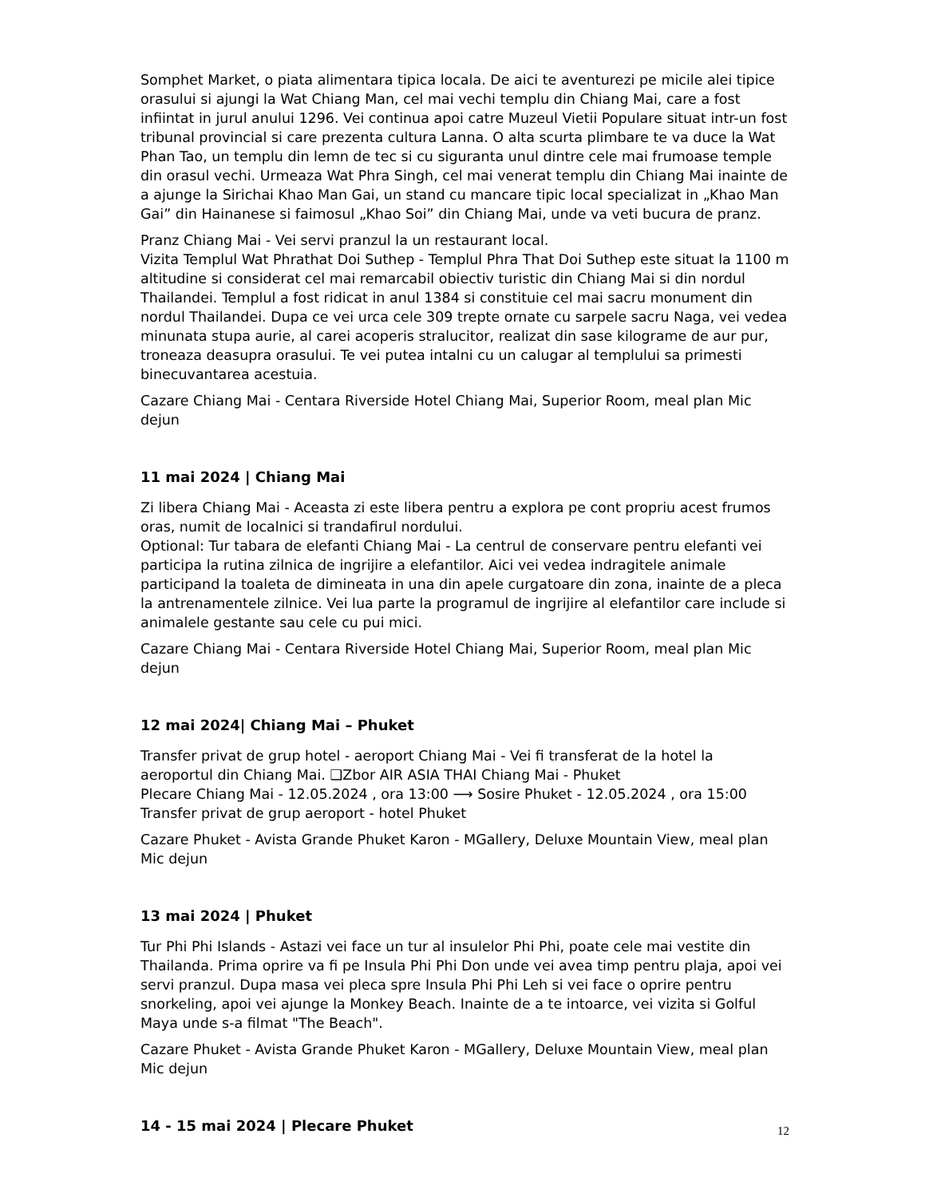Somphet Market, o piata alimentara tipica locala. De aici te aventurezi pe micile alei tipice orasului si ajungi la Wat Chiang Man, cel mai vechi templu din Chiang Mai, care a fost infiintat in jurul anului 1296. Vei continua apoi catre Muzeul Vietii Populare situat intr-un fost tribunal provincial si care prezenta cultura Lanna. O alta scurta plimbare te va duce la Wat Phan Tao, un templu din lemn de tec si cu siguranta unul dintre cele mai frumoase temple din orasul vechi. Urmeaza Wat Phra Singh, cel mai venerat templu din Chiang Mai inainte de a ajunge la Sirichai Khao Man Gai, un stand cu mancare tipic local specializat in „Khao Man Gai” din Hainanese si faimosul „Khao Soi” din Chiang Mai, unde va veti bucura de pranz.
Pranz Chiang Mai - Vei servi pranzul la un restaurant local.
Vizita Templul Wat Phrathat Doi Suthep - Templul Phra That Doi Suthep este situat la 1100 m altitudine si considerat cel mai remarcabil obiectiv turistic din Chiang Mai si din nordul Thailandei. Templul a fost ridicat in anul 1384 si constituie cel mai sacru monument din nordul Thailandei. Dupa ce vei urca cele 309 trepte ornate cu sarpele sacru Naga, vei vedea minunata stupa aurie, al carei acoperis stralucitor, realizat din sase kilograme de aur pur, troneaza deasupra orasului. Te vei putea intalni cu un calugar al templului sa primesti binecuvantarea acestuia.
Cazare Chiang Mai - Centara Riverside Hotel Chiang Mai, Superior Room, meal plan Mic dejun
11 mai 2024 | Chiang Mai
Zi libera Chiang Mai - Aceasta zi este libera pentru a explora pe cont propriu acest frumos oras, numit de localnici si trandafirul nordului.
Optional: Tur tabara de elefanti Chiang Mai - La centrul de conservare pentru elefanti vei participa la rutina zilnica de ingrijire a elefantilor. Aici vei vedea indragitele animale participand la toaleta de dimineata in una din apele curgatoare din zona, inainte de a pleca la antrenamentele zilnice. Vei lua parte la programul de ingrijire al elefantilor care include si animalele gestante sau cele cu pui mici.
Cazare Chiang Mai - Centara Riverside Hotel Chiang Mai, Superior Room, meal plan Mic dejun
12 mai 2024| Chiang Mai – Phuket
Transfer privat de grup hotel - aeroport Chiang Mai - Vei fi transferat de la hotel la aeroportul din Chiang Mai. ❑Zbor AIR ASIA THAI Chiang Mai - Phuket
Plecare Chiang Mai - 12.05.2024 , ora 13:00 ⟶ Sosire Phuket - 12.05.2024 , ora 15:00
Transfer privat de grup aeroport - hotel Phuket
Cazare Phuket - Avista Grande Phuket Karon - MGallery, Deluxe Mountain View, meal plan Mic dejun
13 mai 2024 | Phuket
Tur Phi Phi Islands - Astazi vei face un tur al insulelor Phi Phi, poate cele mai vestite din Thailanda. Prima oprire va fi pe Insula Phi Phi Don unde vei avea timp pentru plaja, apoi vei servi pranzul. Dupa masa vei pleca spre Insula Phi Phi Leh si vei face o oprire pentru snorkeling, apoi vei ajunge la Monkey Beach. Inainte de a te intoarce, vei vizita si Golful Maya unde s-a filmat "The Beach".
Cazare Phuket - Avista Grande Phuket Karon - MGallery, Deluxe Mountain View, meal plan Mic dejun
14 - 15 mai 2024 | Plecare Phuket
12